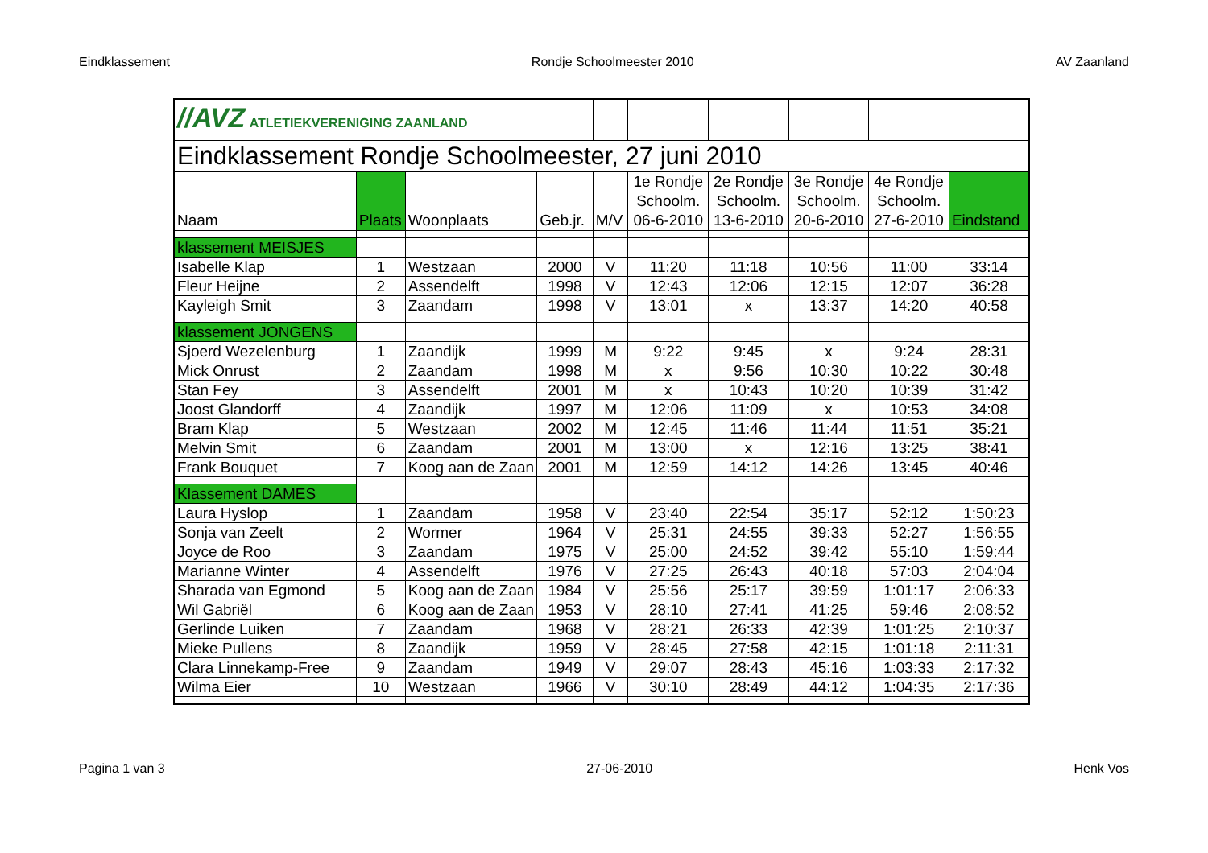Eindklassement Rondje Schoolmeester 2010 AV Zaanland
| //AVZ ATLETIEKVERENIGING ZAANLAND | | | | | | | | | |
| Eindklassement Rondje Schoolmeester, 27 juni 2010 | | | | | | | | | |
| Naam | Plaats | Woonplaats | Geb.jr. | M/V | 1e Rondje Schoolm. 06-6-2010 | 2e Rondje Schoolm. 13-6-2010 | 3e Rondje Schoolm. 20-6-2010 | 4e Rondje Schoolm. 27-6-2010 | Eindstand |
| klassement MEISJES | | | | | | | | | |
| Isabelle Klap | 1 | Westzaan | 2000 | V | 11:20 | 11:18 | 10:56 | 11:00 | 33:14 |
| Fleur Heijne | 2 | Assendelft | 1998 | V | 12:43 | 12:06 | 12:15 | 12:07 | 36:28 |
| Kayleigh Smit | 3 | Zaandam | 1998 | V | 13:01 | x | 13:37 | 14:20 | 40:58 |
| klassement JONGENS | | | | | | | | | |
| Sjoerd Wezelenburg | 1 | Zaandijk | 1999 | M | 9:22 | 9:45 | x | 9:24 | 28:31 |
| Mick Onrust | 2 | Zaandam | 1998 | M | x | 9:56 | 10:30 | 10:22 | 30:48 |
| Stan Fey | 3 | Assendelft | 2001 | M | x | 10:43 | 10:20 | 10:39 | 31:42 |
| Joost Glandorff | 4 | Zaandijk | 1997 | M | 12:06 | 11:09 | x | 10:53 | 34:08 |
| Bram Klap | 5 | Westzaan | 2002 | M | 12:45 | 11:46 | 11:44 | 11:51 | 35:21 |
| Melvin Smit | 6 | Zaandam | 2001 | M | 13:00 | x | 12:16 | 13:25 | 38:41 |
| Frank Bouquet | 7 | Koog aan de Zaan | 2001 | M | 12:59 | 14:12 | 14:26 | 13:45 | 40:46 |
| Klassement DAMES | | | | | | | | | |
| Laura Hyslop | 1 | Zaandam | 1958 | V | 23:40 | 22:54 | 35:17 | 52:12 | 1:50:23 |
| Sonja van Zeelt | 2 | Wormer | 1964 | V | 25:31 | 24:55 | 39:33 | 52:27 | 1:56:55 |
| Joyce de Roo | 3 | Zaandam | 1975 | V | 25:00 | 24:52 | 39:42 | 55:10 | 1:59:44 |
| Marianne Winter | 4 | Assendelft | 1976 | V | 27:25 | 26:43 | 40:18 | 57:03 | 2:04:04 |
| Sharada van Egmond | 5 | Koog aan de Zaan | 1984 | V | 25:56 | 25:17 | 39:59 | 1:01:17 | 2:06:33 |
| Wil Gabriël | 6 | Koog aan de Zaan | 1953 | V | 28:10 | 27:41 | 41:25 | 59:46 | 2:08:52 |
| Gerlinde Luiken | 7 | Zaandam | 1968 | V | 28:21 | 26:33 | 42:39 | 1:01:25 | 2:10:37 |
| Mieke Pullens | 8 | Zaandijk | 1959 | V | 28:45 | 27:58 | 42:15 | 1:01:18 | 2:11:31 |
| Clara Linnekamp-Free | 9 | Zaandam | 1949 | V | 29:07 | 28:43 | 45:16 | 1:03:33 | 2:17:32 |
| Wilma Eier | 10 | Westzaan | 1966 | V | 30:10 | 28:49 | 44:12 | 1:04:35 | 2:17:36 |
Pagina 1 van 3 27-06-2010 Henk Vos